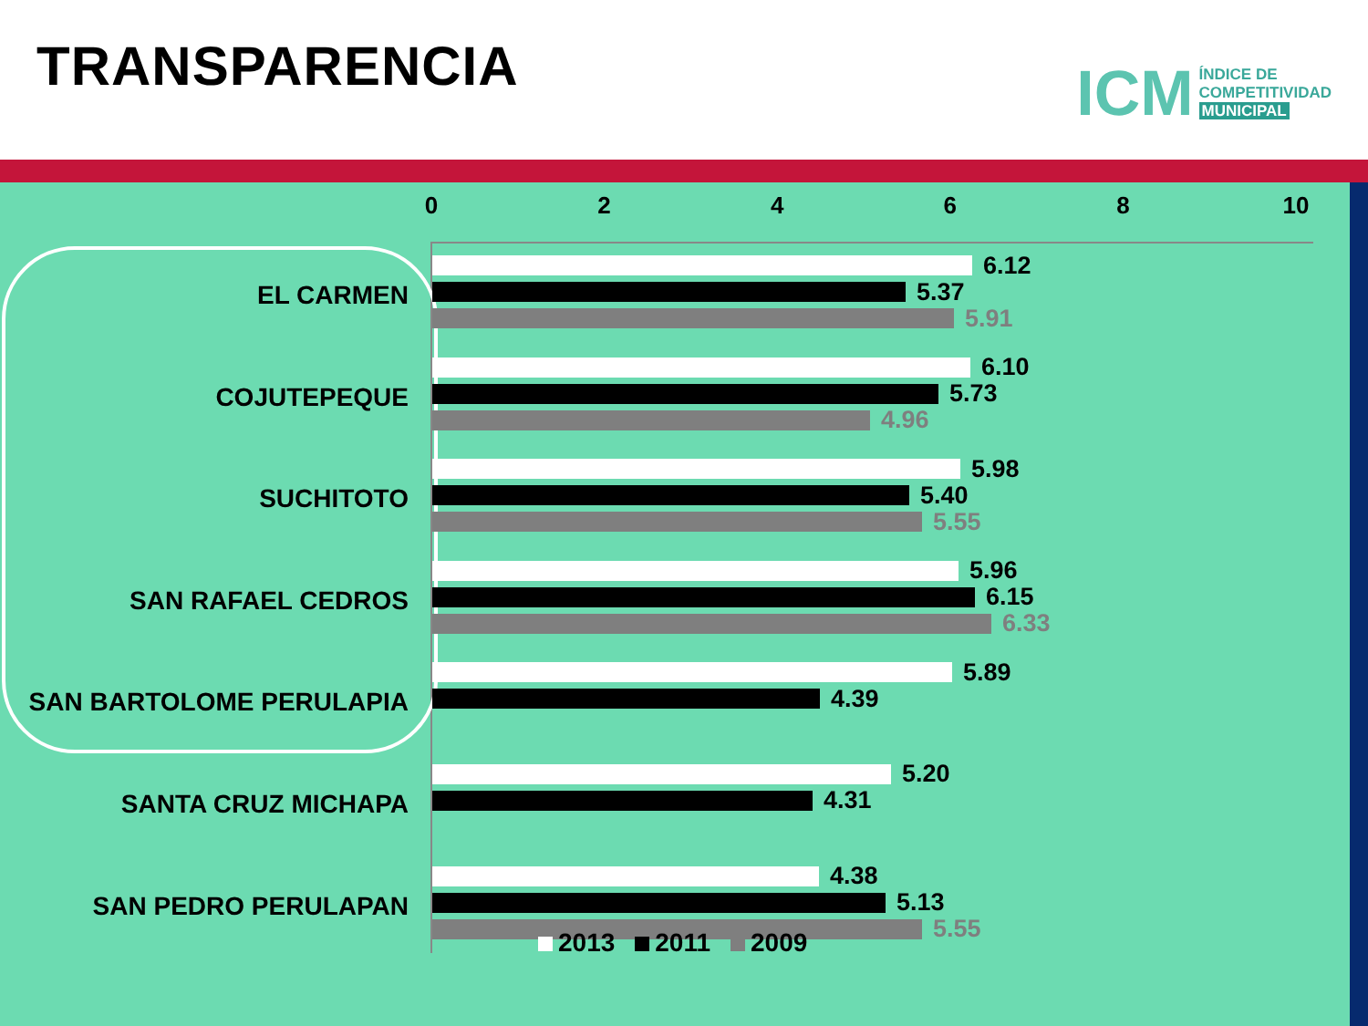TRANSPARENCIA
ICM
ÍNDICE DE
COMPETITIVIDAD
MUNICIPAL
02468 10
EL CARMEN
6.12
5.37
5.91
COJUTEPEQUE
6.10
5.73
4.96
SUCHITOTO
5.98
5.40
5.55
SAN RAFAEL CEDROS
5.96
6.15
6.33
SAN BARTOLOME PERULAPIA
5.89
4.39
SANTA CRUZ MICHAPA
5.20
4.31
SAN PEDRO PERULAPAN
4.38
5.13
5.55
2013 2011 2009